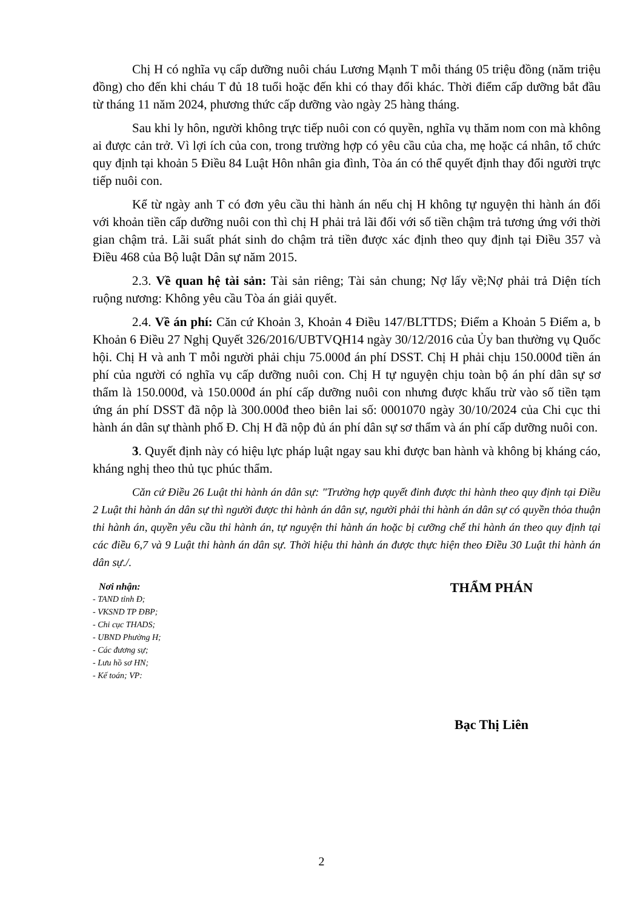Chị H có nghĩa vụ cấp dưỡng nuôi cháu Lương Mạnh T mỗi tháng 05 triệu đồng (năm triệu đồng) cho đến khi cháu T đủ 18 tuổi hoặc đến khi có thay đổi khác. Thời điểm cấp dưỡng bắt đầu từ tháng 11 năm 2024, phương thức cấp dưỡng vào ngày 25 hàng tháng.
Sau khi ly hôn, người không trực tiếp nuôi con có quyền, nghĩa vụ thăm nom con mà không ai được cản trở. Vì lợi ích của con, trong trường hợp có yêu cầu của cha, mẹ hoặc cá nhân, tổ chức quy định tại khoản 5 Điều 84 Luật Hôn nhân gia đình, Tòa án có thể quyết định thay đổi người trực tiếp nuôi con.
Kể từ ngày anh T có đơn yêu cầu thi hành án nếu chị H không tự nguyện thi hành án đối với khoản tiền cấp dưỡng nuôi con thì chị H phải trả lãi đối với số tiền chậm trả tương ứng với thời gian chậm trả. Lãi suất phát sinh do chậm trả tiền được xác định theo quy định tại Điều 357 và Điều 468 của Bộ luật Dân sự năm 2015.
2.3. Về quan hệ tài sản: Tài sản riêng; Tài sản chung; Nợ lấy về;Nợ phải trả Diện tích ruộng nương: Không yêu cầu Tòa án giải quyết.
2.4. Về án phí: Căn cứ Khoản 3, Khoản 4 Điều 147/BLTTDS; Điểm a Khoản 5 Điểm a, b Khoản 6 Điều 27 Nghị Quyết 326/2016/UBTVQH14 ngày 30/12/2016 của Ủy ban thường vụ Quốc hội. Chị H và anh T mỗi người phải chịu 75.000đ án phí DSST. Chị H phải chịu 150.000đ tiền án phí của người có nghĩa vụ cấp dưỡng nuôi con. Chị H tự nguyện chịu toàn bộ án phí dân sự sơ thẩm là 150.000đ, và 150.000đ án phí cấp dưỡng nuôi con nhưng được khấu trừ vào số tiền tạm ứng án phí DSST đã nộp là 300.000đ theo biên lai số: 0001070 ngày 30/10/2024 của Chi cục thi hành án dân sự thành phố Đ. Chị H đã nộp đủ án phí dân sự sơ thẩm và án phí cấp dưỡng nuôi con.
3. Quyết định này có hiệu lực pháp luật ngay sau khi được ban hành và không bị kháng cáo, kháng nghị theo thủ tục phúc thẩm.
Căn cứ Điều 26 Luật thi hành án dân sự: "Trường hợp quyết đinh được thi hành theo quy định tại Điều 2 Luật thi hành án dân sự thì người được thi hành án dân sự, người phải thi hành án dân sự có quyền thỏa thuận thi hành án, quyền yêu cầu thi hành án, tự nguyện thi hành án hoặc bị cưỡng chế thi hành án theo quy định tại các điều 6,7 và 9 Luật thi hành án dân sự. Thời hiệu thi hành án được thực hiện theo Điều 30 Luật thi hành án dân sự./.
Nơi nhận:
- TAND tỉnh Đ;
- VKSND TP ĐBP;
- Chi cục THADS;
- UBND Phường H;
- Các đương sự;
- Lưu hồ sơ HN;
- Kế toán; VP:
THẨM PHÁN
Bạc Thị Liên
2